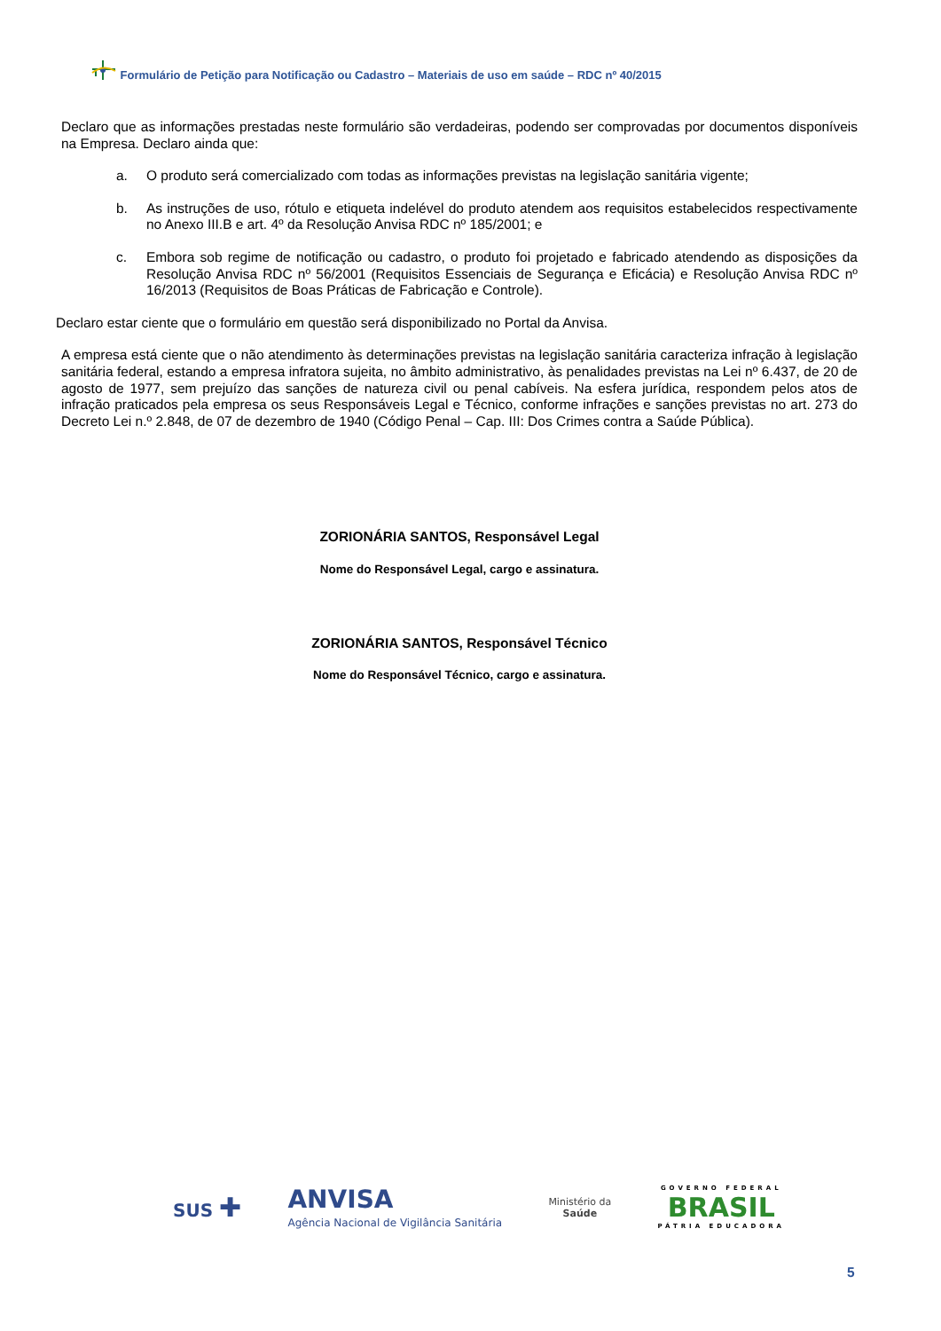Formulário de Petição para Notificação ou Cadastro – Materiais de uso em saúde – RDC nº 40/2015
Declaro que as informações prestadas neste formulário são verdadeiras, podendo ser comprovadas por documentos disponíveis na Empresa. Declaro ainda que:
a. O produto será comercializado com todas as informações previstas na legislação sanitária vigente;
b. As instruções de uso, rótulo e etiqueta indelével do produto atendem aos requisitos estabelecidos respectivamente no Anexo III.B e art. 4º da Resolução Anvisa RDC nº 185/2001; e
c. Embora sob regime de notificação ou cadastro, o produto foi projetado e fabricado atendendo as disposições da Resolução Anvisa RDC nº 56/2001 (Requisitos Essenciais de Segurança e Eficácia) e Resolução Anvisa RDC nº 16/2013 (Requisitos de Boas Práticas de Fabricação e Controle).
Declaro estar ciente que o formulário em questão será disponibilizado no Portal da Anvisa.
A empresa está ciente que o não atendimento às determinações previstas na legislação sanitária caracteriza infração à legislação sanitária federal, estando a empresa infratora sujeita, no âmbito administrativo, às penalidades previstas na Lei nº 6.437, de 20 de agosto de 1977, sem prejuízo das sanções de natureza civil ou penal cabíveis. Na esfera jurídica, respondem pelos atos de infração praticados pela empresa os seus Responsáveis Legal e Técnico, conforme infrações e sanções previstas no art. 273 do Decreto Lei n.º 2.848, de 07 de dezembro de 1940 (Código Penal – Cap. III: Dos Crimes contra a Saúde Pública).
ZORIONÁRIA SANTOS, Responsável Legal
Nome do Responsável Legal, cargo e assinatura.
ZORIONÁRIA SANTOS, Responsável Técnico
Nome do Responsável Técnico, cargo e assinatura.
SUS ✚
ANVISA
Agência Nacional de Vigilância Sanitária
Ministério da
Saúde
GOVERNO FEDERAL
BRASIL
PÁTRIA EDUCADORA
5